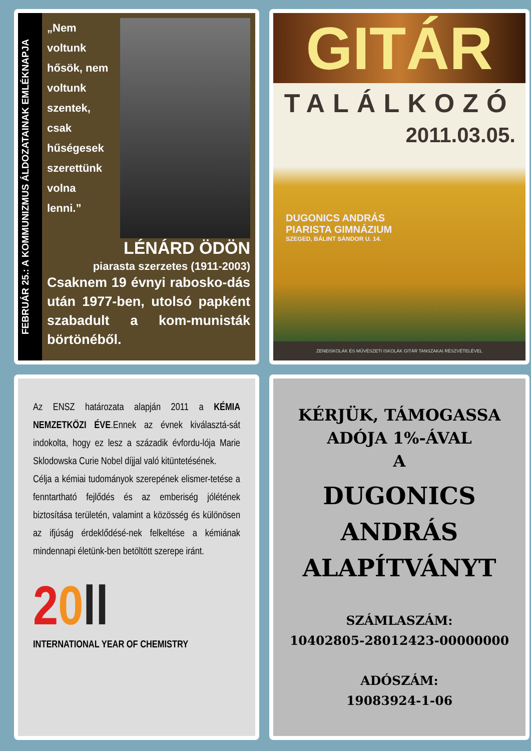FEBRUÁR 25.: A KOMMUNIZMUS ÁLDOZATAINAK EMLÉKNAPJA
„Nem voltunk hősök, nem voltunk szentek, csak hűségesek szerettünk volna lenni.”
LÉNÁRD ÖDÖN
piarasta szerzetes (1911-2003)
Csaknem 19 évnyi rabosko-dás után 1977-ben, utolsó papként szabadult a kom-munisták börtönéből.
GITÁR
TALÁLKOZÓ
2011.03.05.
DUGONICS ANDRÁS
PIARISTA GIMNÁZIUM
SZEGED, BÁLINT SÁNDOR U. 14.
ZENEISKOLÁK ÉS MŰVÉSZETI ISKOLÁK GITÁR TANSZAKAI RÉSZVÉTELÉVEL
Az ENSZ határozata alapján 2011 a KÉMIA NEMZETKÖZI ÉVE.Ennek az évnek kiválasztá-sát indokolta, hogy ez lesz a századik évfordu-lója Marie Sklodowska Curie Nobel díjjal való kitüntetésének.
Célja a kémiai tudományok szerepének elismer-tetése a fenntartható fejlődés és az emberiség jólétének biztosítása területén, valamint a közösség és különösen az ifjúság érdeklődésé-nek felkeltése a kémiának mindennapi életünk-ben betöltött szerepe iránt.
20 ll
INTERNATIONAL YEAR OF CHEMISTRY
KÉRJÜK, TÁMOGASSA
ADÓJA 1%-ÁVAL
A
DUGONICS
ANDRÁS
ALAPÍTVÁNYT
SZÁMLASZÁM:
10402805-28012423-00000000
ADÓSZÁM:
19083924-1-06